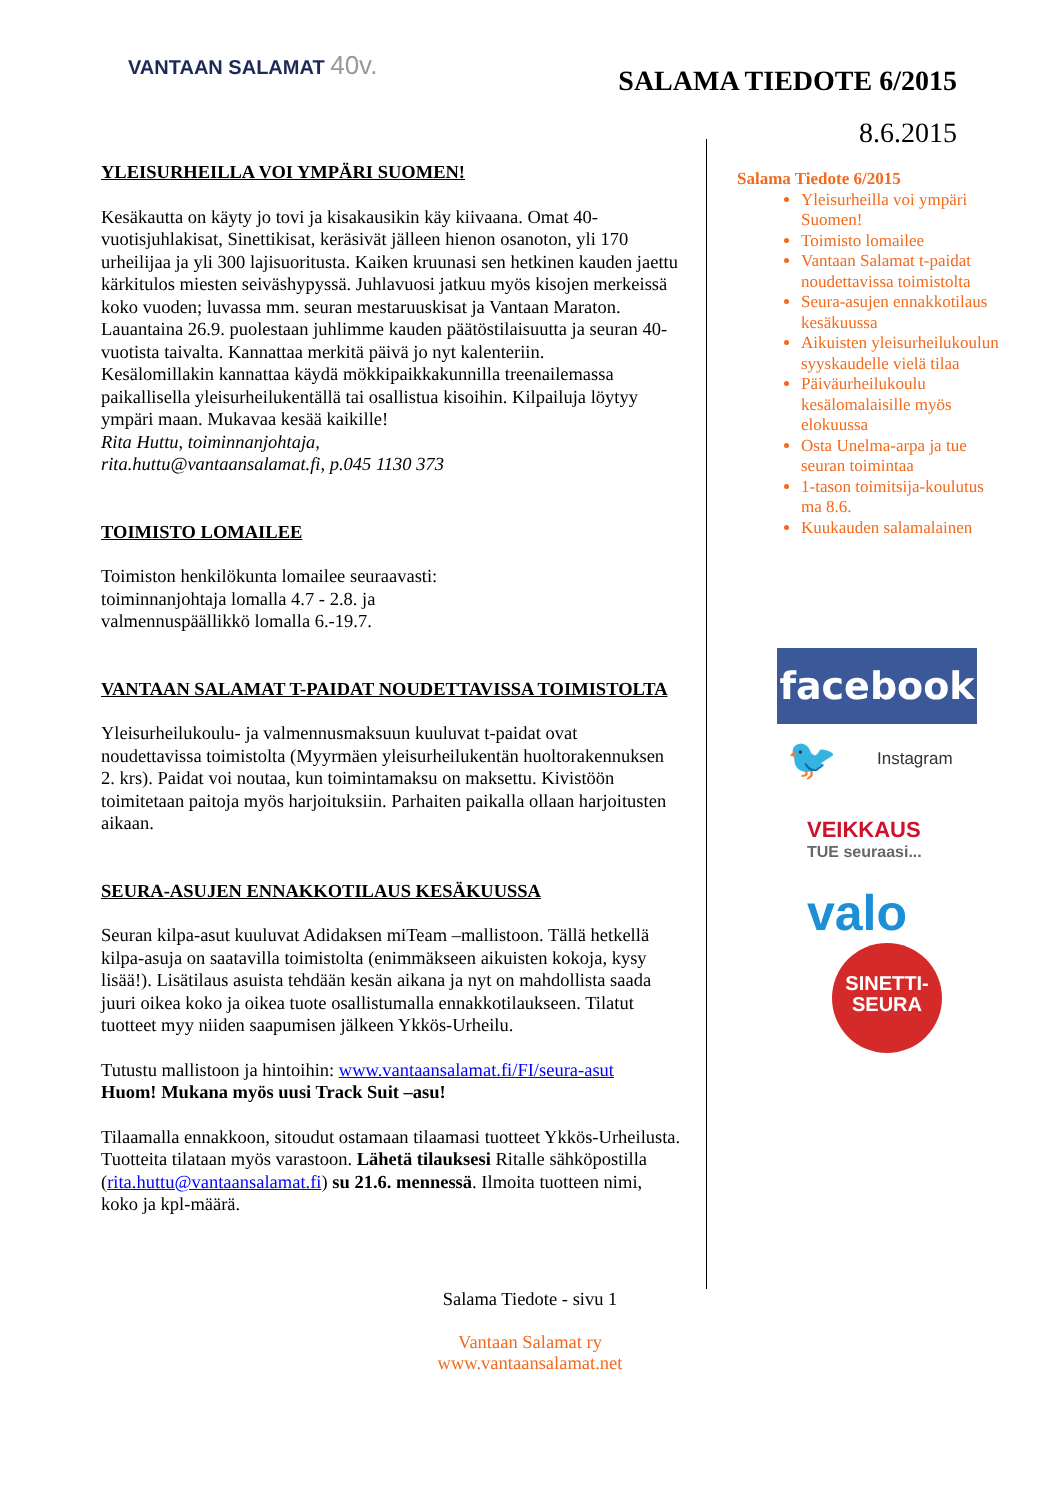VANTAAN SALAMAT 40v.
SALAMA TIEDOTE 6/2015
8.6.2015
YLEISURHEILLA VOI YMPÄRI SUOMEN!
Kesäkautta on käyty jo tovi ja kisakausikin käy kiivaana. Omat 40-vuotisjuhlakisat, Sinettikisat, keräsivät jälleen hienon osanoton, yli 170 urheilijaa ja yli 300 lajisuoritusta. Kaiken kruunasi sen hetkinen kauden jaettu kärkitulos miesten seiväshypyssä. Juhlavuosi jatkuu myös kisojen merkeissä koko vuoden; luvassa mm. seuran mestaruuskisat ja Vantaan Maraton. Lauantaina 26.9. puolestaan juhlimme kauden päätöstilaisuutta ja seuran 40-vuotista taivalta. Kannattaa merkitä päivä jo nyt kalenteriin.
Kesälomillakin kannattaa käydä mökkipaikkakunnilla treenailemassa paikallisella yleisurheilukentällä tai osallistua kisoihin. Kilpailuja löytyy ympäri maan. Mukavaa kesää kaikille!
Rita Huttu, toiminnanjohtaja,
rita.huttu@vantaansalamat.fi, p.045 1130 373
TOIMISTO LOMAILEE
Toimiston henkilökunta lomailee seuraavasti:
toiminnanjohtaja lomalla 4.7 - 2.8. ja
valmennuspäällikkö lomalla 6.-19.7.
VANTAAN SALAMAT T-PAIDAT NOUDETTAVISSA TOIMISTOLTA
Yleisurheilukoulu- ja valmennusmaksuun kuuluvat t-paidat ovat noudettavissa toimistolta (Myyrmäen yleisurheilukentän huoltorakennuksen 2. krs). Paidat voi noutaa, kun toimintamaksu on maksettu. Kivistöön toimitetaan paitoja myös harjoituksiin. Parhaiten paikalla ollaan harjoitusten aikaan.
SEURA-ASUJEN ENNAKKOTILAUS KESÄKUUSSA
Seuran kilpa-asut kuuluvat Adidaksen miTeam –mallistoon. Tällä hetkellä kilpa-asuja on saatavilla toimistolta (enimmäkseen aikuisten kokoja, kysy lisää!). Lisätilaus asuista tehdään kesän aikana ja nyt on mahdollista saada juuri oikea koko ja oikea tuote osallistumalla ennakkotilaukseen. Tilatut tuotteet myy niiden saapumisen jälkeen Ykkös-Urheilu.
Tutustu mallistoon ja hintoihin: www.vantaansalamat.fi/FI/seura-asut
Huom! Mukana myös uusi Track Suit –asu!
Tilaamalla ennakkoon, sitoudut ostamaan tilaamasi tuotteet Ykkös-Urheilusta. Tuotteita tilataan myös varastoon. Lähetä tilauksesi Ritalle sähköpostilla (rita.huttu@vantaansalamat.fi) su 21.6. mennessä. Ilmoita tuotteen nimi, koko ja kpl-määrä.
Salama Tiedote 6/2015
Yleisurheilla voi ympäri Suomen!
Toimisto lomailee
Vantaan Salamat t-paidat noudettavissa toimistolta
Seura-asujen ennakkotilaus kesäkuussa
Aikuisten yleisurheilukoulun syyskaudelle vielä tilaa
Päiväurheilukoulu kesälomalaisille myös elokuussa
Osta Unelma-arpa ja tue seuran toimintaa
1-tason toimitsija-koulutus ma 8.6.
Kuukauden salamalainen
facebook
🐦 Instagram
VEIKKAUS
TUE seuraasi...
valo
SINETTI-
SEURA
Salama Tiedote - sivu 1
Vantaan Salamat ry
www.vantaansalamat.net